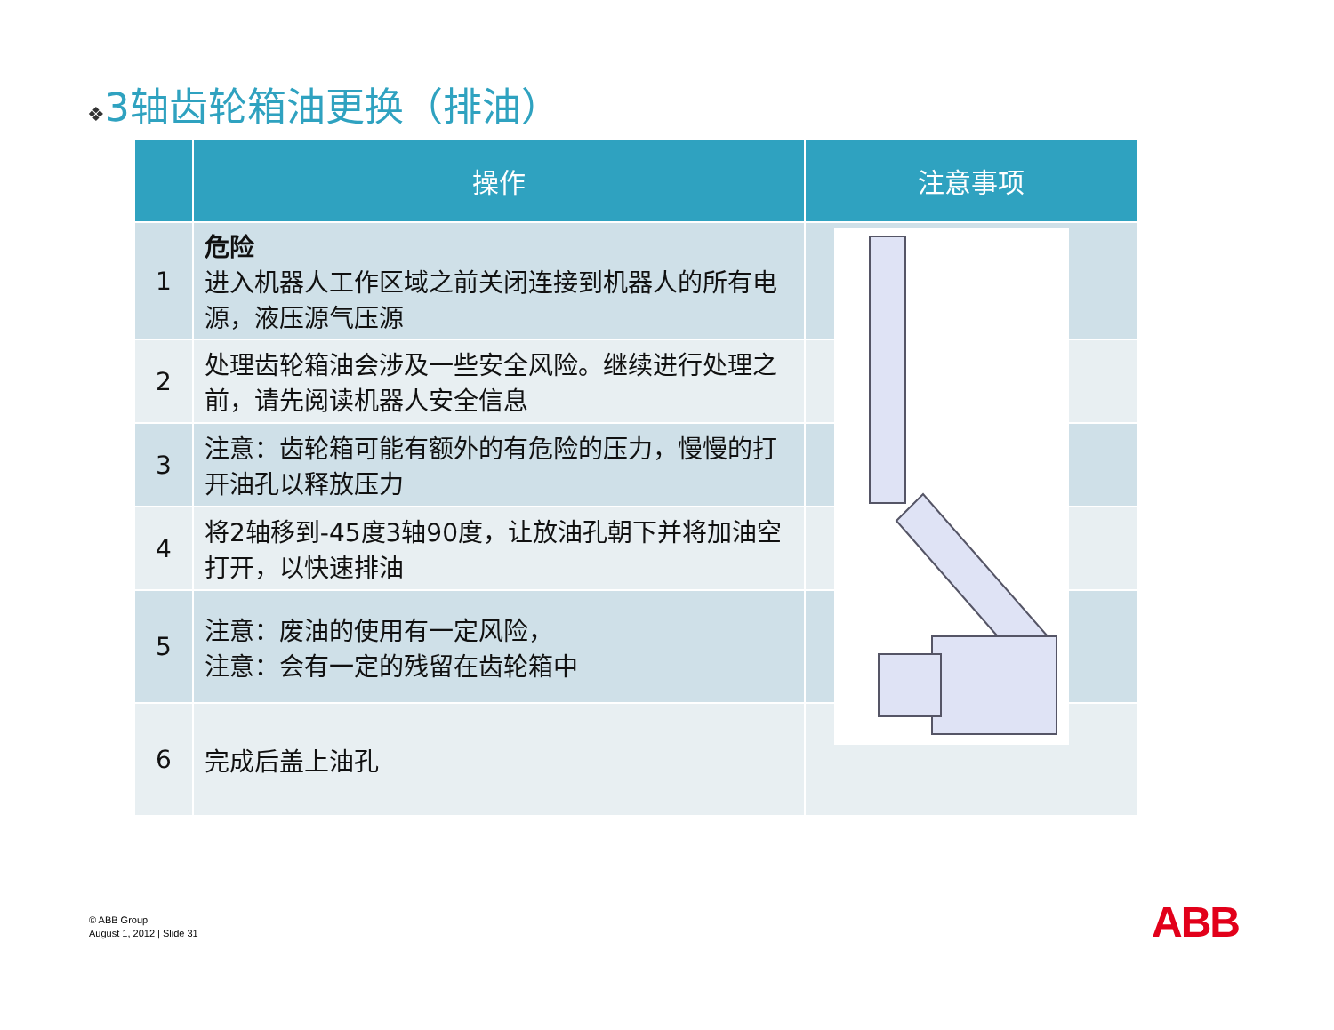❖3轴齿轮箱油更换（排油）
| | 操作 | 注意事项 |
| --- | --- | --- |
| 1 | 危险 进入机器人工作区域之前关闭连接到机器人的所有电源，液压源气压源 | |
| 2 | 处理齿轮箱油会涉及一些安全风险。继续进行处理之前，请先阅读机器人安全信息 | |
| 3 | 注意：齿轮箱可能有额外的有危险的压力，慢慢的打开油孔以释放压力 | |
| 4 | 将2轴移到-45度3轴90度，让放油孔朝下并将加油空打开，以快速排油 | |
| 5 | 注意：废油的使用有一定风险， 注意：会有一定的残留在齿轮箱中 | |
| 6 | 完成后盖上油孔 | |
© ABB Group
August 1, 2012 | Slide 31
ABB